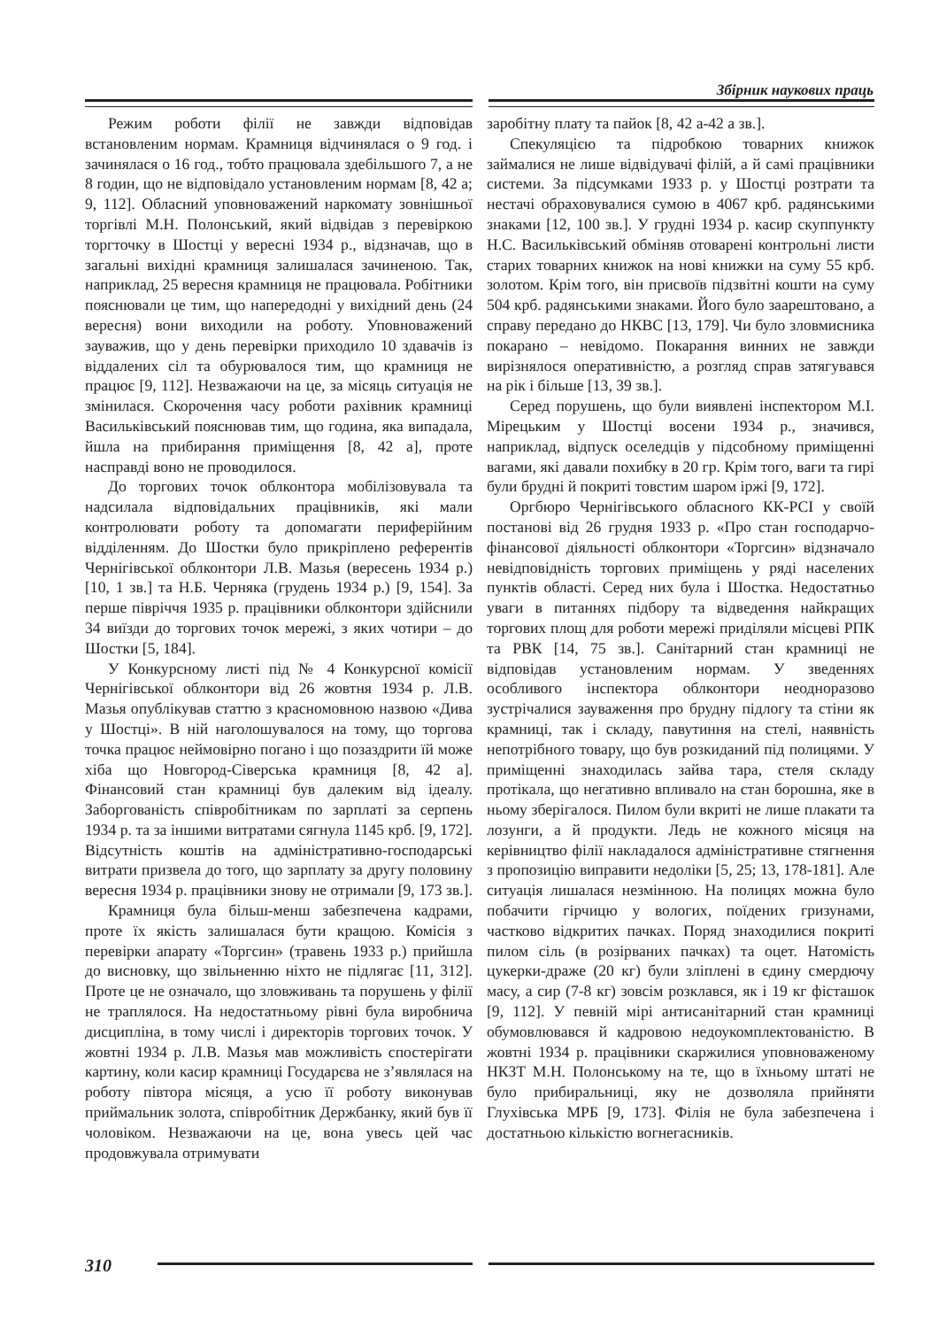Збірник наукових праць
Режим роботи філії не завжди відповідав встановленим нормам. Крамниця відчинялася о 9 год. і зачинялася о 16 год., тобто працювала здебільшого 7, а не 8 годин, що не відповідало установленим нормам [8, 42 а; 9, 112]. Обласний уповноважений наркомату зовнішньої торгівлі М.Н. Полонський, який відвідав з перевіркою торгточку в Шостці у вересні 1934 р., відзначав, що в загальні вихідні крамниця залишалася зачиненою. Так, наприклад, 25 вересня крамниця не працювала. Робітники пояснювали це тим, що напередодні у вихідний день (24 вересня) вони виходили на роботу. Уповноважений зауважив, що у день перевірки приходило 10 здавачів із віддалених сіл та обурювалося тим, що крамниця не працює [9, 112]. Незважаючи на це, за місяць ситуація не змінилася. Скорочення часу роботи рахівник крамниці Васильківський пояснював тим, що година, яка випадала, йшла на прибирання приміщення [8, 42 а], проте насправді воно не проводилося.
До торгових точок облконтора мобілізовувала та надсилала відповідальних працівників, які мали контролювати роботу та допомагати периферійним відділенням. До Шостки було прикріплено референтів Чернігівської облконтори Л.В. Мазья (вересень 1934 р.) [10, 1 зв.] та Н.Б. Черняка (грудень 1934 р.) [9, 154]. За перше півріччя 1935 р. працівники облконтори здійснили 34 виїзди до торгових точок мережі, з яких чотири – до Шостки [5, 184].
У Конкурсному листі під № 4 Конкурсної комісії Чернігівської облконтори від 26 жовтня 1934 р. Л.В. Мазья опублікував статтю з красномовною назвою «Дива у Шостці». В ній наголошувалося на тому, що торгова точка працює неймовірно погано і що позаздрити їй може хіба що Новгород-Сіверська крамниця [8, 42 а]. Фінансовий стан крамниці був далеким від ідеалу. Заборгованість співробітникам по зарплаті за серпень 1934 р. та за іншими витратами сягнула 1145 крб. [9, 172]. Відсутність коштів на адміністративно-господарські витрати призвела до того, що зарплату за другу половину вересня 1934 р. працівники знову не отримали [9, 173 зв.].
Крамниця була більш-менш забезпечена кадрами, проте їх якість залишалася бути кращою. Комісія з перевірки апарату «Торгсин» (травень 1933 р.) прийшла до висновку, що звільненню ніхто не підлягає [11, 312]. Проте це не означало, що зловживань та порушень у філії не траплялося. На недостатньому рівні була виробнича дисципліна, в тому числі і директорів торгових точок. У жовтні 1934 р. Л.В. Мазья мав можливість спостерігати картину, коли касир крамниці Государєва не з’являлася на роботу півтора місяця, а усю її роботу виконував приймальник золота, співробітник Держбанку, який був її чоловіком. Незважаючи на це, вона увесь цей час продовжувала отримувати
заробітну плату та пайок [8, 42 а-42 а зв.].
Спекуляцією та підробкою товарних книжок займалися не лише відвідувачі філій, а й самі працівники системи. За підсумками 1933 р. у Шостці розтрати та нестачі обраховувалися сумою в 4067 крб. радянськими знаками [12, 100 зв.]. У грудні 1934 р. касир скуппункту Н.С. Васильківський обміняв отоварені контрольні листи старих товарних книжок на нові книжки на суму 55 крб. золотом. Крім того, він присвоїв підзвітні кошти на суму 504 крб. радянськими знаками. Його було заарештовано, а справу передано до НКВС [13, 179]. Чи було зловмисника покарано – невідомо. Покарання винних не завжди вирізнялося оперативністю, а розгляд справ затягувався на рік і більше [13, 39 зв.].
Серед порушень, що були виявлені інспектором М.І. Мірецьким у Шостці восени 1934 р., значився, наприклад, відпуск оселедців у підсобному приміщенні вагами, які давали похибку в 20 гр. Крім того, ваги та гирі були брудні й покриті товстим шаром іржі [9, 172].
Оргбюро Чернігівського обласного КК-РСІ у своїй постанові від 26 грудня 1933 р. «Про стан господарчо-фінансової діяльності облконтори «Торгсин» відзначало невідповідність торгових приміщень у ряді населених пунктів області. Серед них була і Шостка. Недостатньо уваги в питаннях підбору та відведення найкращих торгових площ для роботи мережі приділяли місцеві РПК та РВК [14, 75 зв.]. Санітарний стан крамниці не відповідав установленим нормам. У зведеннях особливого інспектора облконтори неодноразово зустрічалися зауваження про брудну підлогу та стіни як крамниці, так і складу, павутиння на стелі, наявність непотрібного товару, що був розкиданий під полицями. У приміщенні знаходилась зайва тара, стеля складу протікала, що негативно впливало на стан борошна, яке в ньому зберігалося. Пилом були вкриті не лише плакати та лозунги, а й продукти. Ледь не кожного місяця на керівництво філії накладалося адміністративне стягнення з пропозицію виправити недоліки [5, 25; 13, 178-181]. Але ситуація лишалася незмінною. На полицях можна було побачити гірчицю у вологих, поїдених гризунами, частково відкритих пачках. Поряд знаходилися покриті пилом сіль (в розірваних пачках) та оцет. Натомість цукерки-драже (20 кг) були зліплені в єдину смердючу масу, а сир (7-8 кг) зовсім розклався, як і 19 кг фісташок [9, 112]. У певній мірі антисанітарний стан крамниці обумовлювався й кадровою недоукомплектованістю. В жовтні 1934 р. працівники скаржилися уповноваженому НКЗТ М.Н. Полонському на те, що в їхньому штаті не було прибиральниці, яку не дозволяла прийняти Глухівська МРБ [9, 173]. Філія не була забезпечена і достатньою кількістю вогнегасників.
310